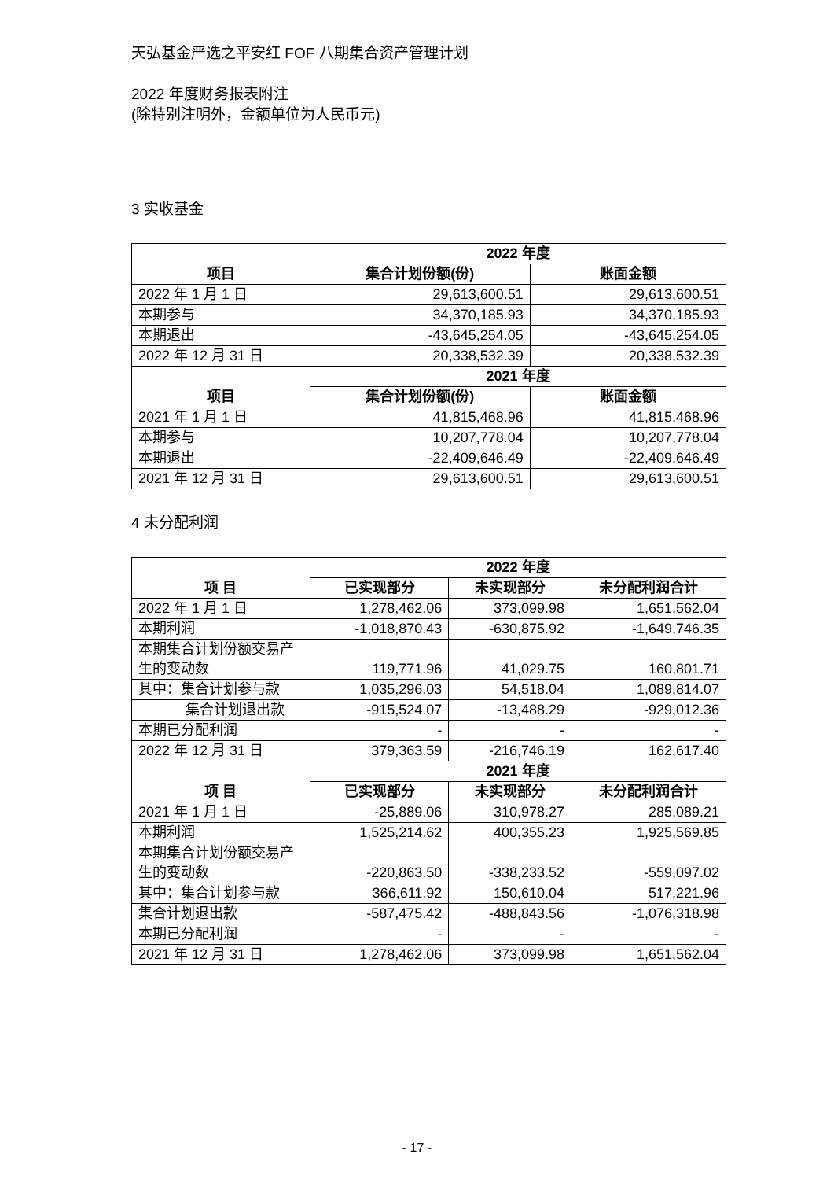天弘基金严选之平安红 FOF 八期集合资产管理计划
2022 年度财务报表附注
(除特别注明外，金额单位为人民币元)
3 实收基金
| 项目 | 2022 年度 | |
| --- | --- | --- |
| | 集合计划份额(份) | 账面金额 |
| 2022 年 1 月 1 日 | 29,613,600.51 | 29,613,600.51 |
| 本期参与 | 34,370,185.93 | 34,370,185.93 |
| 本期退出 | -43,645,254.05 | -43,645,254.05 |
| 2022 年 12 月 31 日 | 20,338,532.39 | 20,338,532.39 |
| 项目 | 2021 年度 | |
| | 集合计划份额(份) | 账面金额 |
| 2021 年 1 月 1 日 | 41,815,468.96 | 41,815,468.96 |
| 本期参与 | 10,207,778.04 | 10,207,778.04 |
| 本期退出 | -22,409,646.49 | -22,409,646.49 |
| 2021 年 12 月 31 日 | 29,613,600.51 | 29,613,600.51 |
4 未分配利润
| 项 目 | 2022 年度 | | |
| --- | --- | --- | --- |
| | 已实现部分 | 未实现部分 | 未分配利润合计 |
| 2022 年 1 月 1 日 | 1,278,462.06 | 373,099.98 | 1,651,562.04 |
| 本期利润 | -1,018,870.43 | -630,875.92 | -1,649,746.35 |
| 本期集合计划份额交易产生的变动数 | 119,771.96 | 41,029.75 | 160,801.71 |
| 其中：集合计划参与款 | 1,035,296.03 | 54,518.04 | 1,089,814.07 |
| 集合计划退出款 | -915,524.07 | -13,488.29 | -929,012.36 |
| 本期已分配利润 | - | - | - |
| 2022 年 12 月 31 日 | 379,363.59 | -216,746.19 | 162,617.40 |
| 项 目 | 2021 年度 | | |
| | 已实现部分 | 未实现部分 | 未分配利润合计 |
| 2021 年 1 月 1 日 | -25,889.06 | 310,978.27 | 285,089.21 |
| 本期利润 | 1,525,214.62 | 400,355.23 | 1,925,569.85 |
| 本期集合计划份额交易产生的变动数 | -220,863.50 | -338,233.52 | -559,097.02 |
| 其中：集合计划参与款 | 366,611.92 | 150,610.04 | 517,221.96 |
| 集合计划退出款 | -587,475.42 | -488,843.56 | -1,076,318.98 |
| 本期已分配利润 | - | - | - |
| 2021 年 12 月 31 日 | 1,278,462.06 | 373,099.98 | 1,651,562.04 |
- 17 -